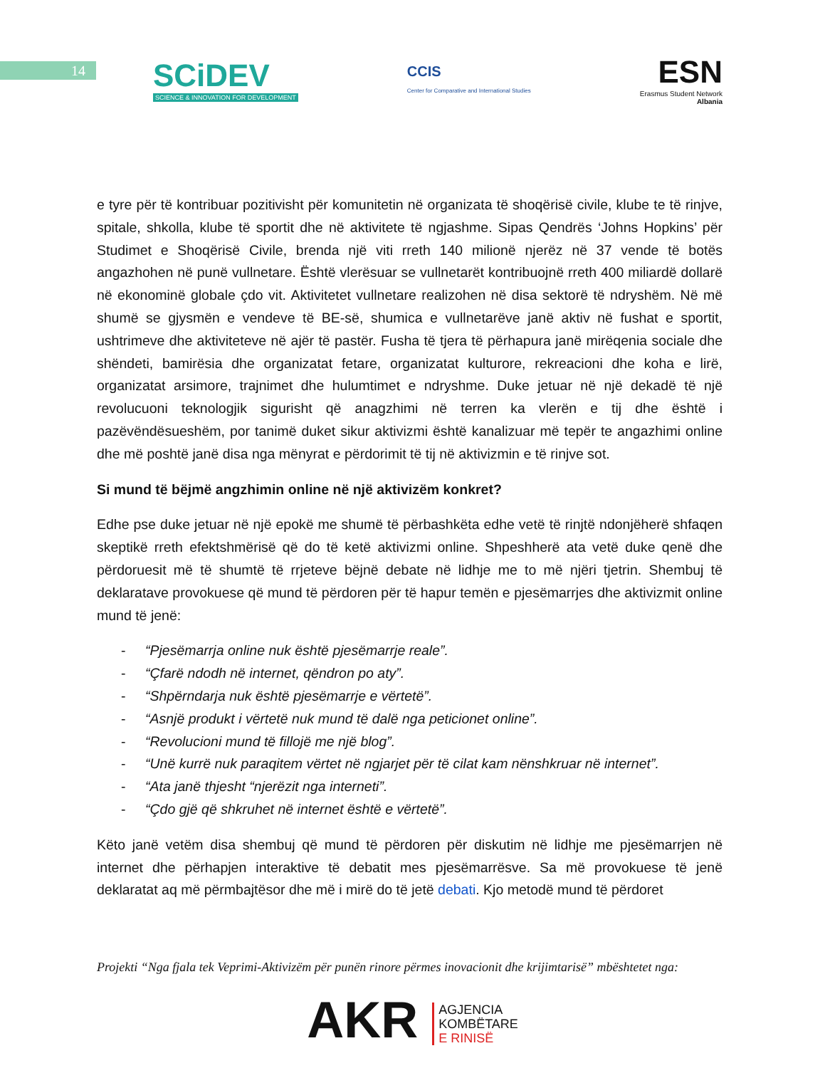14
SCiDEV
SCIENCE & INNOVATION FOR DEVELOPMENT
CCIS
Center for Comparative and International Studies
ESN
Erasmus Student Network
Albania
e tyre për të kontribuar pozitivisht për komunitetin në organizata të shoqërisë civile, klube te të rinjve, spitale, shkolla, klube të sportit dhe në aktivitete të ngjashme. Sipas Qendrës ‘Johns Hopkins’ për Studimet e Shoqërisë Civile, brenda një viti rreth 140 milionë njerëz në 37 vende të botës angazhohen në punë vullnetare. Është vlerësuar se vullnetarët kontribuojnë rreth 400 miliardë dollarë në ekonominë globale çdo vit. Aktivitetet vullnetare realizohen në disa sektorë të ndryshëm. Në më shumë se gjysmën e vendeve të BE-së, shumica e vullnetarëve janë aktiv në fushat e sportit, ushtrimeve dhe aktiviteteve në ajër të pastër. Fusha të tjera të përhapura janë mirëqenia sociale dhe shëndeti, bamirësia dhe organizatat fetare, organizatat kulturore, rekreacioni dhe koha e lirë, organizatat arsimore, trajnimet dhe hulumtimet e ndryshme. Duke jetuar në një dekadë të një revolucuoni teknologjik sigurisht që anagzhimi në terren ka vlerën e tij dhe është i pazëvëndësueshëm, por tanimë duket sikur aktivizmi është kanalizuar më tepër te angazhimi online dhe më poshtë janë disa nga mënyrat e përdorimit të tij në aktivizmin e të rinjve sot.
Si mund të bëjmë angzhimin online në një aktivizëm konkret?
Edhe pse duke jetuar në një epokë me shumë të përbashkëta edhe vetë të rinjtë ndonjëherë shfaqen skeptikë rreth efektshmërisë që do të ketë aktivizmi online. Shpeshherë ata vetë duke qenë dhe përdoruesit më të shumtë të rrjeteve bëjnë debate në lidhje me to më njëri tjetrin. Shembuj të deklaratave provokuese që mund të përdoren për të hapur temën e pjesëmarrjes dhe aktivizmit online mund të jenë:
- “Pjesëmarrja online nuk është pjesëmarrje reale”.
- “Çfarë ndodh në internet, qëndron po aty”.
- “Shpërndarja nuk është pjesëmarrje e vërtetë”.
- “Asnjë produkt i vërtetë nuk mund të dalë nga peticionet online”.
- “Revolucioni mund të fillojë me një blog”.
- “Unë kurrë nuk paraqitem vërtet në ngjarjet për të cilat kam nënshkruar në internet”.
- “Ata janë thjesht “njerëzit nga interneti”.
- “Çdo gjë që shkruhet në internet është e vërtetë”.
Këto janë vetëm disa shembuj që mund të përdoren për diskutim në lidhje me pjesëmarrjen në internet dhe përhapjen interaktive të debatit mes pjesëmarrësve. Sa më provokuese të jenë deklaratat aq më përmbajtësor dhe më i mirë do të jetë debati. Kjo metodë mund të përdoret
Projekti “Nga fjala tek Veprimi-Aktivizëm për punën rinore përmes inovacionit dhe krijimtarisë” mbështetet nga:
AKR AGJENCIA
KOMBËTARE
E RINISË